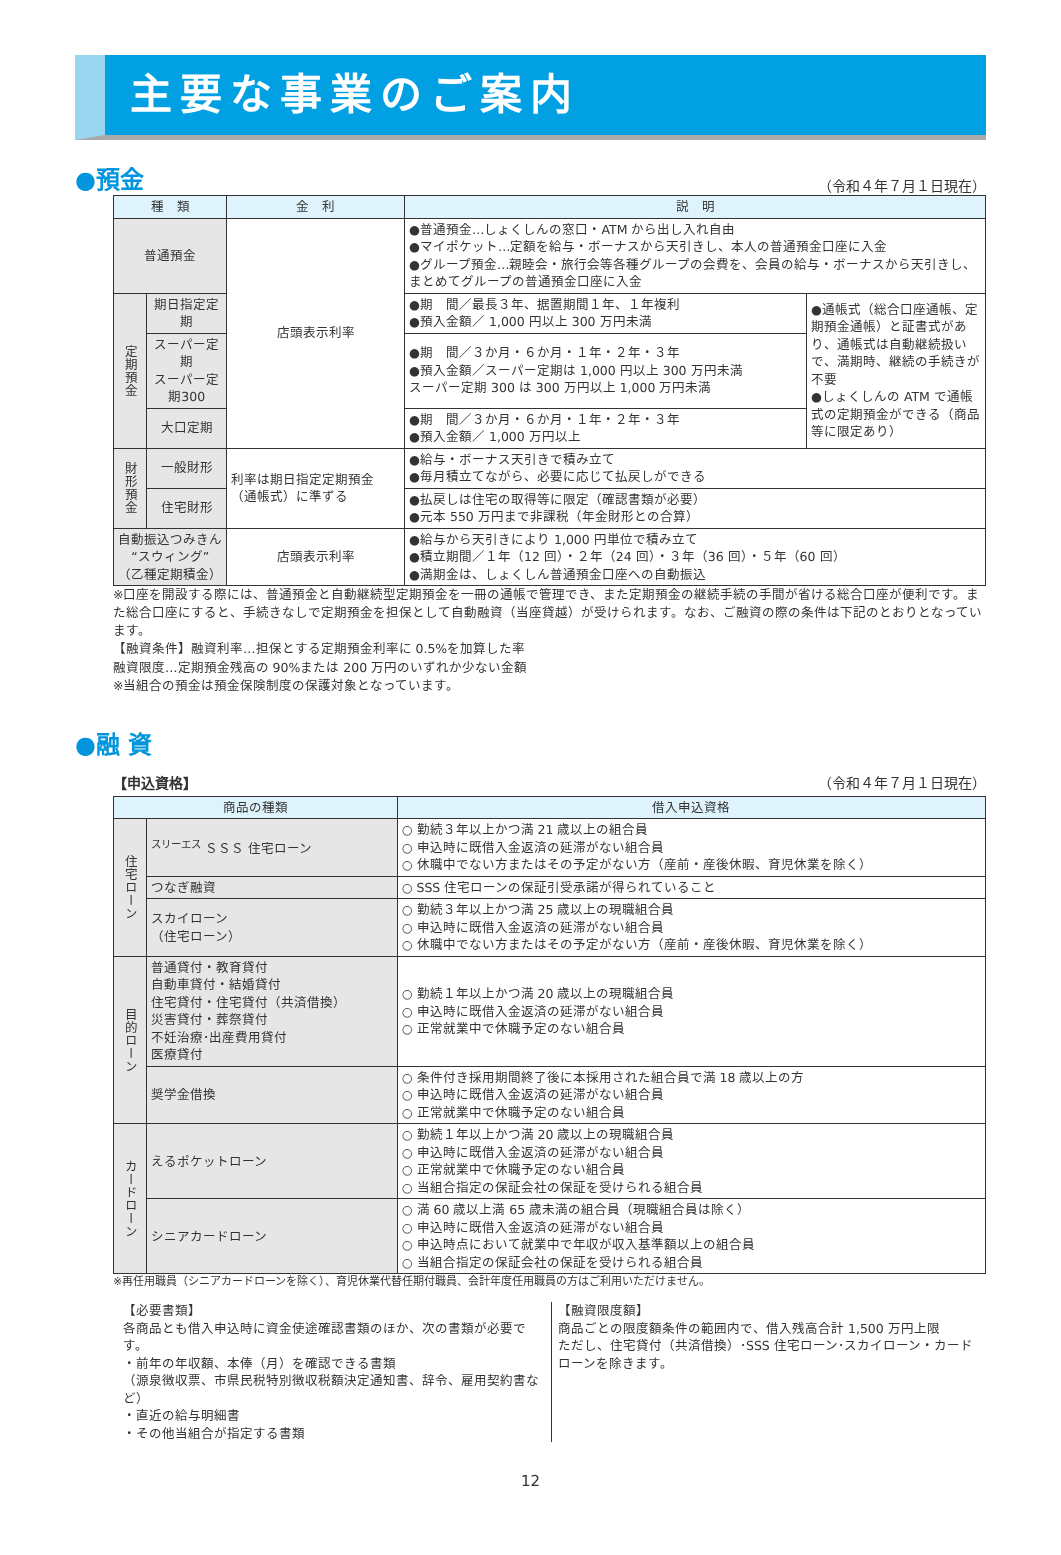主要な事業のご案内
●預金 （令和４年７月１日現在）
| 種 類 | | 金 利 | 説 明 | |
| --- | --- | --- | --- | --- |
| 普通預金 | | 店頭表示利率 | ●普通預金…しょくしんの窓口・ATM から出し入れ自由 ●マイポケット…定額を給与・ボーナスから天引きし、本人の普通預金口座に入金 ●グループ預金…親睦会・旅行会等各種グループの会費を、会員の給与・ボーナスから天引きし、まとめてグループの普通預金口座に入金 | |
| 定期預金 | 期日指定定期 | | ●期 間／最長３年、据置期間１年、１年複利 ●預入金額／ 1,000 円以上 300 万円未満 | ●通帳式（総合口座通帳、定期預金通帳）と証書式があり、通帳式は自動継続扱いで、満期時、継続の手続きが不要 ●しょくしんの ATM で通帳式の定期預金ができる（商品等に限定あり） |
| | スーパー定期 スーパー定期300 | | ●期 間／３か月・６か月・１年・２年・３年 ●預入金額／スーパー定期は 1,000 円以上 300 万円未満 スーパー定期 300 は 300 万円以上 1,000 万円未満 | |
| | 大口定期 | | ●期 間／３か月・６か月・１年・２年・３年 ●預入金額／ 1,000 万円以上 | |
| 財形預金 | 一般財形 | 利率は期日指定定期預金（通帳式）に準ずる | ●給与・ボーナス天引きで積み立て ●毎月積立てながら、必要に応じて払戻しができる | |
| | 住宅財形 | | ●払戻しは住宅の取得等に限定（確認書類が必要） ●元本 550 万円まで非課税（年金財形との合算） | |
| 自動振込つみきん “スウィング” （乙種定期積金） | | 店頭表示利率 | ●給与から天引きにより 1,000 円単位で積み立て ●積立期間／１年（12 回）・２年（24 回）・３年（36 回）・５年（60 回） ●満期金は、しょくしん普通預金口座への自動振込 | |
※口座を開設する際には、普通預金と自動継続型定期預金を一冊の通帳で管理でき、また定期預金の継続手続の手間が省ける総合口座が便利です。また総合口座にすると、手続きなしで定期預金を担保として自動融資（当座貸越）が受けられます。なお、ご融資の際の条件は下記のとおりとなっています。
【融資条件】融資利率…担保とする定期預金利率に 0.5%を加算した率
融資限度…定期預金残高の 90%または 200 万円のいずれか少ない金額
※当組合の預金は預金保険制度の保護対象となっています。
●融 資
【申込資格】 （令和４年７月１日現在）
| 商品の種類 | | 借入申込資格 |
| --- | --- | --- |
| 住宅ローン | <sup>スリーエス</sup> ＳＳＳ 住宅ローン | ○ 勤続３年以上かつ満 21 歳以上の組合員 ○ 申込時に既借入金返済の延滞がない組合員 ○ 休職中でない方またはその予定がない方（産前・産後休暇、育児休業を除く） |
| | つなぎ融資 | ○ SSS 住宅ローンの保証引受承諾が得られていること |
| | スカイローン （住宅ローン） | ○ 勤続３年以上かつ満 25 歳以上の現職組合員 ○ 申込時に既借入金返済の延滞がない組合員 ○ 休職中でない方またはその予定がない方（産前・産後休暇、育児休業を除く） |
| 目的ローン | 普通貸付・教育貸付 自動車貸付・結婚貸付 住宅貸付・住宅貸付（共済借換） 災害貸付・葬祭貸付 不妊治療･出産費用貸付 医療貸付 | ○ 勤続１年以上かつ満 20 歳以上の現職組合員 ○ 申込時に既借入金返済の延滞がない組合員 ○ 正常就業中で休職予定のない組合員 |
| | 奨学金借換 | ○ 条件付き採用期間終了後に本採用された組合員で満 18 歳以上の方 ○ 申込時に既借入金返済の延滞がない組合員 ○ 正常就業中で休職予定のない組合員 |
| カードローン | えるポケットローン | ○ 勤続１年以上かつ満 20 歳以上の現職組合員 ○ 申込時に既借入金返済の延滞がない組合員 ○ 正常就業中で休職予定のない組合員 ○ 当組合指定の保証会社の保証を受けられる組合員 |
| | シニアカードローン | ○ 満 60 歳以上満 65 歳未満の組合員（現職組合員は除く） ○ 申込時に既借入金返済の延滞がない組合員 ○ 申込時点において就業中で年収が収入基準額以上の組合員 ○ 当組合指定の保証会社の保証を受けられる組合員 |
※再任用職員（シニアカードローンを除く）、育児休業代替任期付職員、会計年度任用職員の方はご利用いただけません。
【必要書類】
各商品とも借入申込時に資金使途確認書類のほか、次の書類が必要です。
・前年の年収額、本俸（月）を確認できる書類
（源泉徴収票、市県民税特別徴収税額決定通知書、辞令、雇用契約書など）
・直近の給与明細書
・その他当組合が指定する書類
【融資限度額】
商品ごとの限度額条件の範囲内で、借入残高合計 1,500 万円上限
ただし、住宅貸付（共済借換）･SSS 住宅ローン･スカイローン・カードローンを除きます。
12